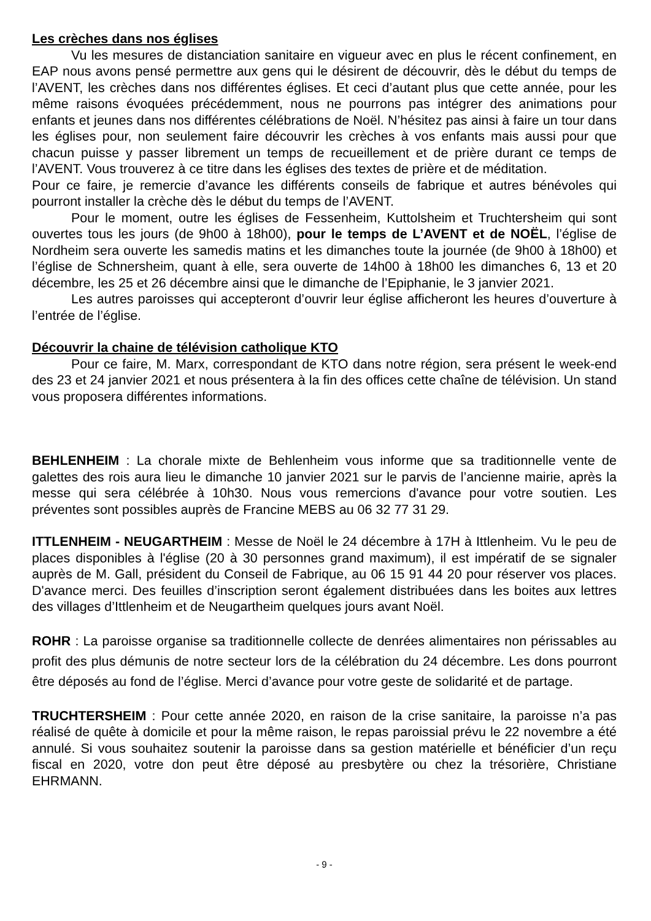Les crèches dans nos églises
Vu les mesures de distanciation sanitaire en vigueur avec en plus le récent confinement, en EAP nous avons pensé permettre aux gens qui le désirent de découvrir, dès le début du temps de l’AVENT, les crèches dans nos différentes églises. Et ceci d’autant plus que cette année, pour les même raisons évoquées précédemment, nous ne pourrons pas intégrer des animations pour enfants et jeunes dans nos différentes célébrations de Noël. N’hésitez pas ainsi à faire un tour dans les églises pour, non seulement faire découvrir les crèches à vos enfants mais aussi pour que chacun puisse y passer librement un temps de recueillement et de prière durant ce temps de l’AVENT. Vous trouverez à ce titre dans les églises des textes de prière et de méditation.
Pour ce faire, je remercie d’avance les différents conseils de fabrique et autres bénévoles qui pourront installer la crèche dès le début du temps de l’AVENT.
Pour le moment, outre les églises de Fessenheim, Kuttolsheim et Truchtersheim qui sont ouvertes tous les jours (de 9h00 à 18h00), pour le temps de L’AVENT et de NOËL, l’église de Nordheim sera ouverte les samedis matins et les dimanches toute la journée (de 9h00 à 18h00) et l’église de Schnersheim, quant à elle, sera ouverte de 14h00 à 18h00 les dimanches 6, 13 et 20 décembre, les 25 et 26 décembre ainsi que le dimanche de l’Epiphanie, le 3 janvier 2021.
Les autres paroisses qui accepteront d’ouvrir leur église afficheront les heures d’ouverture à l’entrée de l’église.
Découvrir la chaine de télévision catholique KTO
Pour ce faire, M. Marx, correspondant de KTO dans notre région, sera présent le week-end des 23 et 24 janvier 2021 et nous présentera à la fin des offices cette chaîne de télévision. Un stand vous proposera différentes informations.
BEHLENHEIM : La chorale mixte de Behlenheim vous informe que sa traditionnelle vente de galettes des rois aura lieu le dimanche 10 janvier 2021 sur le parvis de l’ancienne mairie, après la messe qui sera célébrée à 10h30. Nous vous remercions d'avance pour votre soutien. Les préventes sont possibles auprès de Francine MEBS au 06 32 77 31 29.
ITTLENHEIM - NEUGARTHEIM : Messe de Noël le 24 décembre à 17H à Ittlenheim. Vu le peu de places disponibles à l'église (20 à 30 personnes grand maximum), il est impératif de se signaler auprès de M. Gall, président du Conseil de Fabrique, au 06 15 91 44 20 pour réserver vos places. D'avance merci. Des feuilles d’inscription seront également distribuées dans les boites aux lettres des villages d’Ittlenheim et de Neugartheim quelques jours avant Noël.
ROHR : La paroisse organise sa traditionnelle collecte de denrées alimentaires non périssables au profit des plus démunis de notre secteur lors de la célébration du 24 décembre. Les dons pourront être déposés au fond de l’église. Merci d’avance pour votre geste de solidarité et de partage.
TRUCHTERSHEIM : Pour cette année 2020, en raison de la crise sanitaire, la paroisse n’a pas réalisé de quête à domicile et pour la même raison, le repas paroissial prévu le 22 novembre a été annulé. Si vous souhaitez soutenir la paroisse dans sa gestion matérielle et bénéficier d’un reçu fiscal en 2020, votre don peut être déposé au presbytère ou chez la trésorière, Christiane EHRMANN.
- 9 -